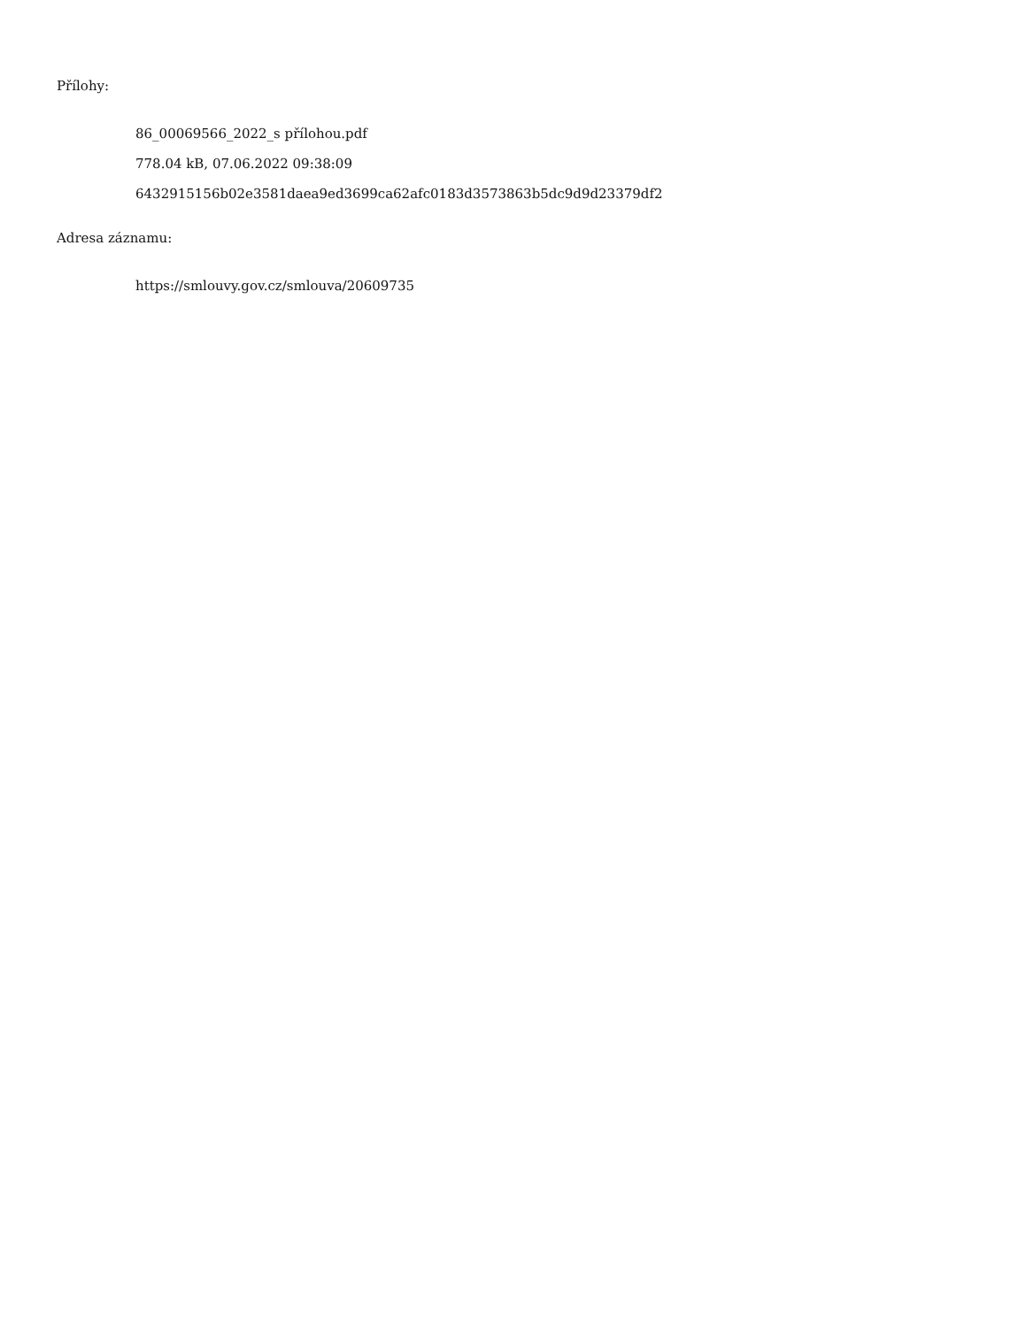Přílohy:
86_00069566_2022_s přílohou.pdf
778.04 kB, 07.06.2022 09:38:09
6432915156b02e3581daea9ed3699ca62afc0183d3573863b5dc9d9d23379df2
Adresa záznamu:
https://smlouvy.gov.cz/smlouva/20609735